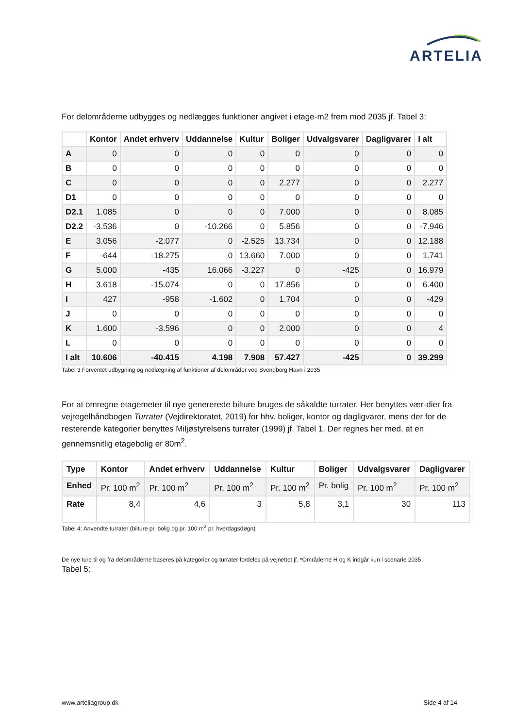ARTELIA
For delområderne udbygges og nedlægges funktioner angivet i etage-m2 frem mod 2035 jf. Tabel 3:
| | Kontor | Andet erhverv | Uddannelse | Kultur | Boliger | Udvalgsvarer | Dagligvarer | I alt |
| --- | --- | --- | --- | --- | --- | --- | --- | --- |
| A | 0 | 0 | 0 | 0 | 0 | 0 | 0 | 0 |
| B | 0 | 0 | 0 | 0 | 0 | 0 | 0 | 0 |
| C | 0 | 0 | 0 | 0 | 2.277 | 0 | 0 | 2.277 |
| D1 | 0 | 0 | 0 | 0 | 0 | 0 | 0 | 0 |
| D2.1 | 1.085 | 0 | 0 | 0 | 7.000 | 0 | 0 | 8.085 |
| D2.2 | -3.536 | 0 | -10.266 | 0 | 5.856 | 0 | 0 | -7.946 |
| E | 3.056 | -2.077 | 0 | -2.525 | 13.734 | 0 | 0 | 12.188 |
| F | -644 | -18.275 | 0 | 13.660 | 7.000 | 0 | 0 | 1.741 |
| G | 5.000 | -435 | 16.066 | -3.227 | 0 | -425 | 0 | 16.979 |
| H | 3.618 | -15.074 | 0 | 0 | 17.856 | 0 | 0 | 6.400 |
| I | 427 | -958 | -1.602 | 0 | 1.704 | 0 | 0 | -429 |
| J | 0 | 0 | 0 | 0 | 0 | 0 | 0 | 0 |
| K | 1.600 | -3.596 | 0 | 0 | 2.000 | 0 | 0 | 4 |
| L | 0 | 0 | 0 | 0 | 0 | 0 | 0 | 0 |
| I alt | 10.606 | -40.415 | 4.198 | 7.908 | 57.427 | -425 | 0 | 39.299 |
Tabel 3 Forventet udbygning og nedlægning af funktioner af delområder ved Svendborg Havn i 2035
For at omregne etagemeter til nye genererede bilture bruges de såkaldte turrater. Her benyttes vær-dier fra vejregelhåndbogen Turrater (Vejdirektoratet, 2019) for hhv. boliger, kontor og dagligvarer, mens der for de resterende kategorier benyttes Miljøstyrelsens turrater (1999) jf. Tabel 1. Der regnes her med, at en gennemsnitlig etagebolig er 80m<sup>2</sup>.
| Type | Kontor | Andet erhverv | Uddannelse | Kultur | Boliger | Udvalgsvarer | Dagligvarer |
| --- | --- | --- | --- | --- | --- | --- | --- |
| Enhed | Pr. 100 m<sup>2</sup> | Pr. 100 m<sup>2</sup> | Pr. 100 m<sup>2</sup> | Pr. 100 m<sup>2</sup> | Pr. bolig | Pr. 100 m<sup>2</sup> | Pr. 100 m<sup>2</sup> |
| Rate | 8,4 | 4,6 | 3 | 5,8 | 3,1 | 30 | 113 |
Tabel 4: Anvendte turrater (bilture pr. bolig og pr. 100 m<sup>2</sup> pr. hverdagsdøgn)
De nye ture til og fra delområderne baseres på kategorier og turrater fordeles på vejnettet jf. *Områderne H og K indgår kun i scenarie 2035
Tabel 5:
www.arteliagroup.dk Side 4 af 14